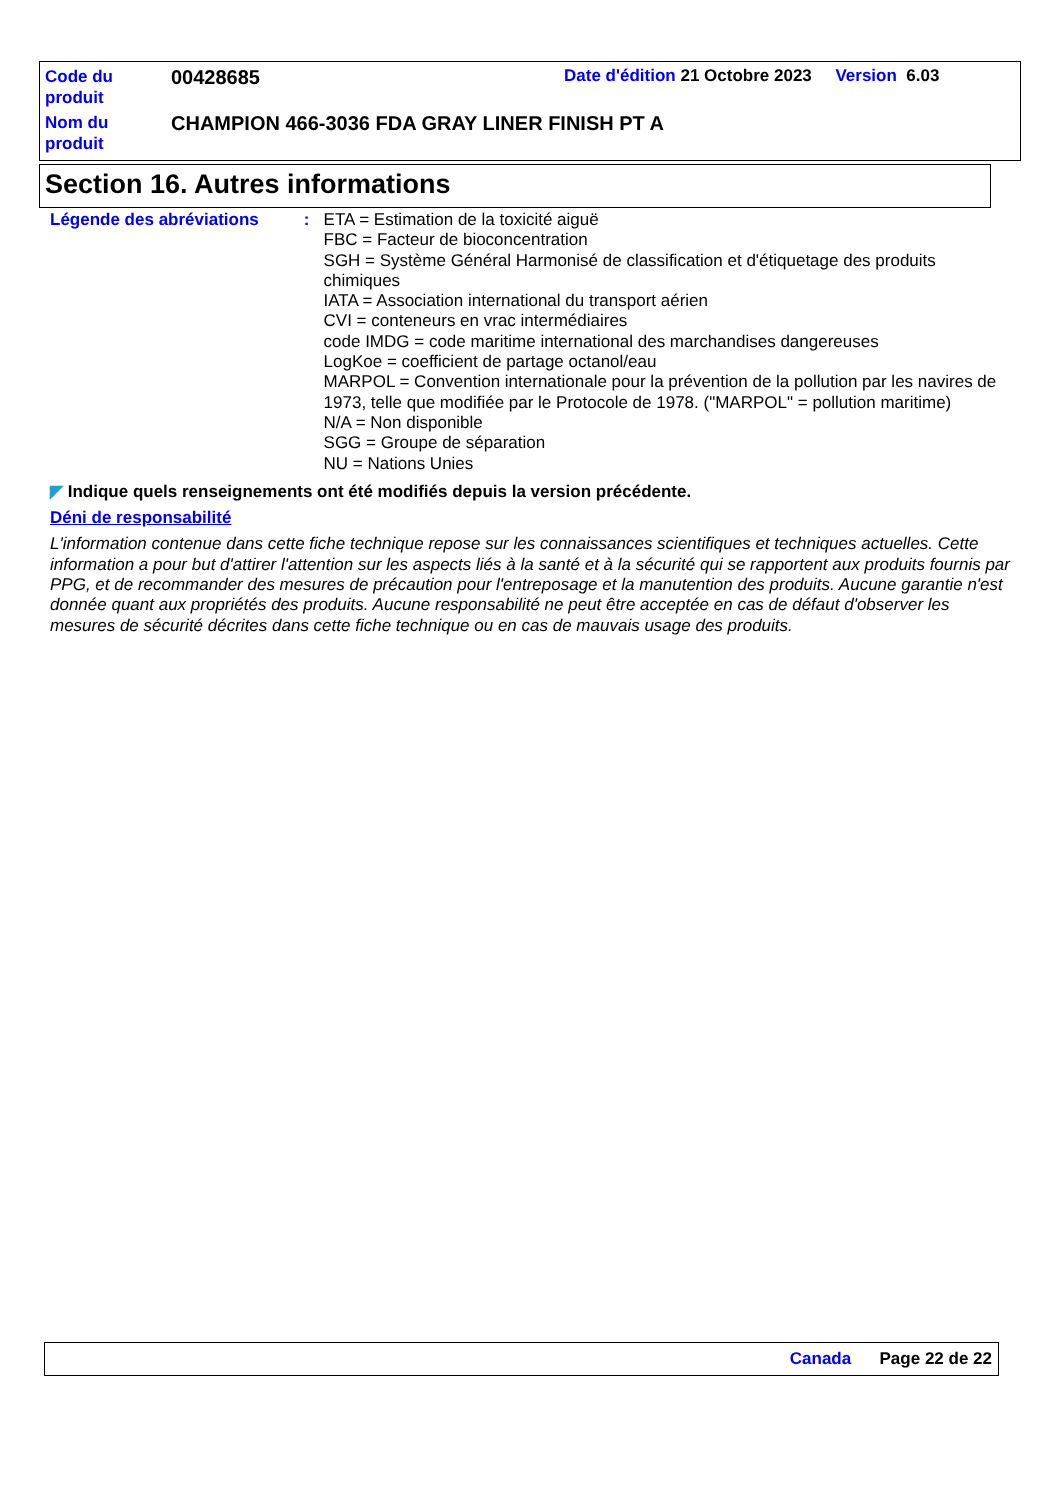Code du produit
00428685
Date d'édition 21 Octobre 2023 Version 6.03
Nom du produit
CHAMPION 466-3036 FDA GRAY LINER FINISH PT A
Section 16. Autres informations
Légende des abréviations : ETA = Estimation de la toxicité aiguë
FBC = Facteur de bioconcentration
SGH = Système Général Harmonisé de classification et d'étiquetage des produits chimiques
IATA = Association international du transport aérien
CVI = conteneurs en vrac intermédiaires
code IMDG = code maritime international des marchandises dangereuses
LogKoe = coefficient de partage octanol/eau
MARPOL = Convention internationale pour la prévention de la pollution par les navires de 1973, telle que modifiée par le Protocole de 1978. ("MARPOL" = pollution maritime)
N/A = Non disponible
SGG = Groupe de séparation
NU = Nations Unies
◤ Indique quels renseignements ont été modifiés depuis la version précédente.
Déni de responsabilité
L'information contenue dans cette fiche technique repose sur les connaissances scientifiques et techniques actuelles. Cette information a pour but d'attirer l'attention sur les aspects liés à la santé et à la sécurité qui se rapportent aux produits fournis par PPG, et de recommander des mesures de précaution pour l'entreposage et la manutention des produits. Aucune garantie n'est donnée quant aux propriétés des produits. Aucune responsabilité ne peut être acceptée en cas de défaut d'observer les mesures de sécurité décrites dans cette fiche technique ou en cas de mauvais usage des produits.
Canada Page 22 de 22